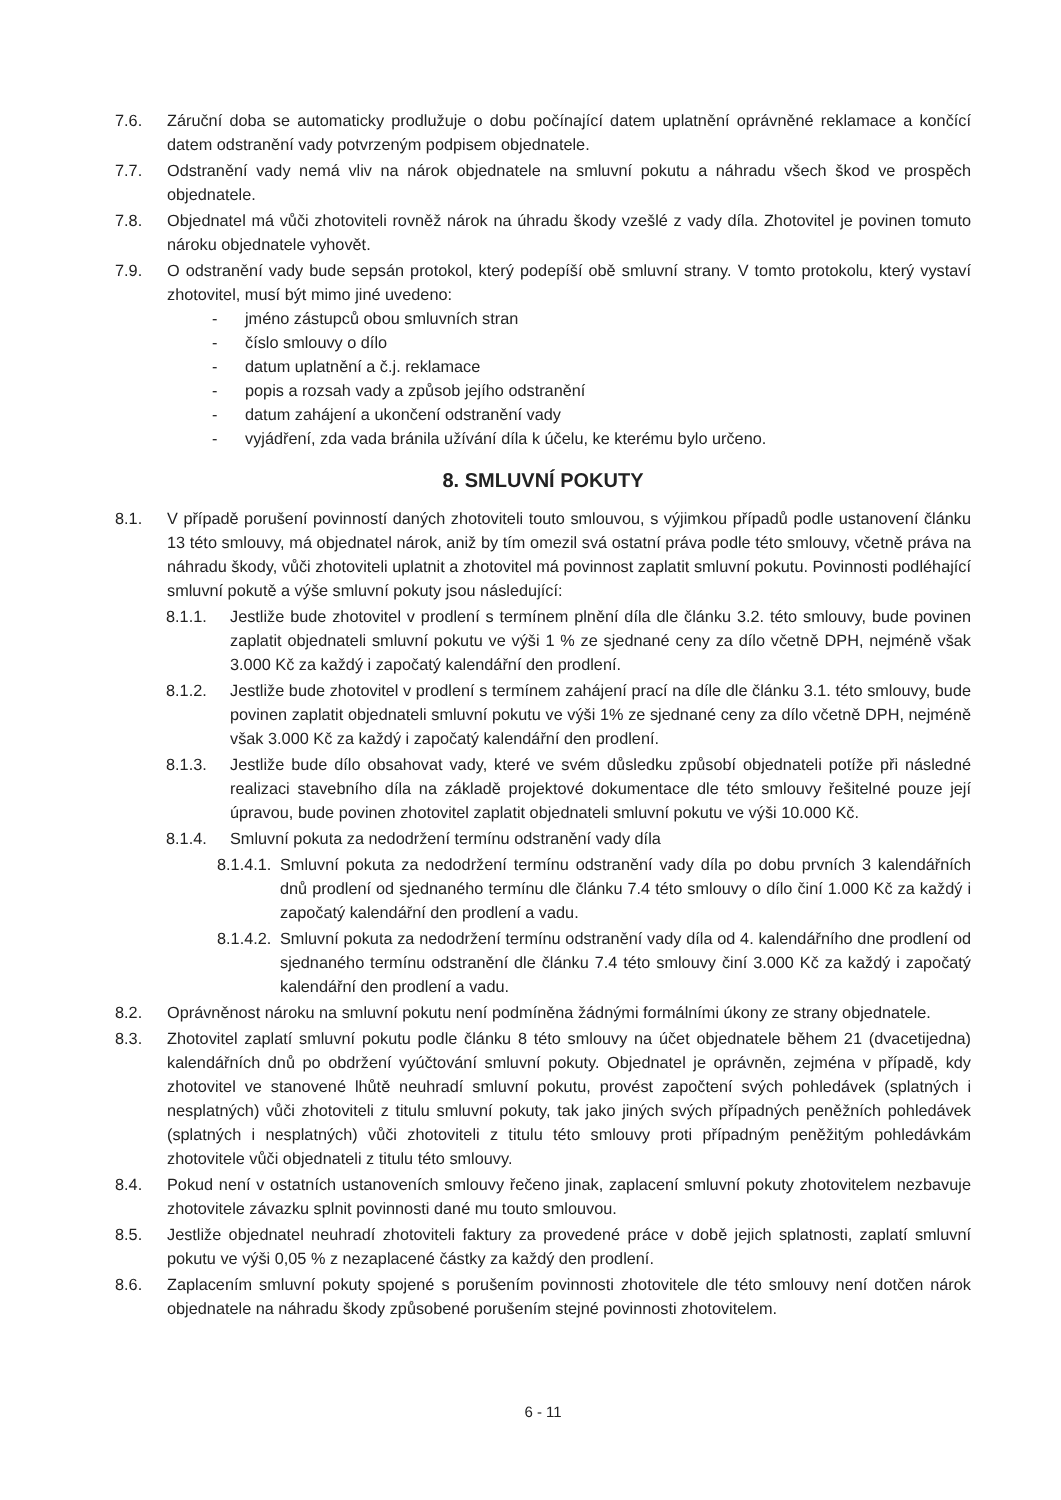7.6. Záruční doba se automaticky prodlužuje o dobu počínající datem uplatnění oprávněné reklamace a končící datem odstranění vady potvrzeným podpisem objednatele.
7.7. Odstranění vady nemá vliv na nárok objednatele na smluvní pokutu a náhradu všech škod ve prospěch objednatele.
7.8. Objednatel má vůči zhotoviteli rovněž nárok na úhradu škody vzešlé z vady díla. Zhotovitel je povinen tomuto nároku objednatele vyhovět.
7.9. O odstranění vady bude sepsán protokol, který podepíší obě smluvní strany. V tomto protokolu, který vystaví zhotovitel, musí být mimo jiné uvedeno:
- jméno zástupců obou smluvních stran
- číslo smlouvy o dílo
- datum uplatnění a č.j. reklamace
- popis a rozsah vady a způsob jejího odstranění
- datum zahájení a ukončení odstranění vady
- vyjádření, zda vada bránila užívání díla k účelu, ke kterému bylo určeno.
8. SMLUVNÍ POKUTY
8.1. V případě porušení povinností daných zhotoviteli touto smlouvou, s výjimkou případů podle ustanovení článku 13 této smlouvy, má objednatel nárok, aniž by tím omezil svá ostatní práva podle této smlouvy, včetně práva na náhradu škody, vůči zhotoviteli uplatnit a zhotovitel má povinnost zaplatit smluvní pokutu. Povinnosti podléhající smluvní pokutě a výše smluvní pokuty jsou následující:
8.1.1. Jestliže bude zhotovitel v prodlení s termínem plnění díla dle článku 3.2. této smlouvy, bude povinen zaplatit objednateli smluvní pokutu ve výši 1 % ze sjednané ceny za dílo včetně DPH, nejméně však 3.000 Kč za každý i započatý kalendářní den prodlení.
8.1.2. Jestliže bude zhotovitel v prodlení s termínem zahájení prací na díle dle článku 3.1. této smlouvy, bude povinen zaplatit objednateli smluvní pokutu ve výši 1% ze sjednané ceny za dílo včetně DPH, nejméně však 3.000 Kč za každý i započatý kalendářní den prodlení.
8.1.3. Jestliže bude dílo obsahovat vady, které ve svém důsledku způsobí objednateli potíže při následné realizaci stavebního díla na základě projektové dokumentace dle této smlouvy řešitelné pouze její úpravou, bude povinen zhotovitel zaplatit objednateli smluvní pokutu ve výši 10.000 Kč.
8.1.4. Smluvní pokuta za nedodržení termínu odstranění vady díla
8.1.4.1. Smluvní pokuta za nedodržení termínu odstranění vady díla po dobu prvních 3 kalendářních dnů prodlení od sjednaného termínu dle článku 7.4 této smlouvy o dílo činí 1.000 Kč za každý i započatý kalendářní den prodlení a vadu.
8.1.4.2. Smluvní pokuta za nedodržení termínu odstranění vady díla od 4. kalendářního dne prodlení od sjednaného termínu odstranění dle článku 7.4 této smlouvy činí 3.000 Kč za každý i započatý kalendářní den prodlení a vadu.
8.2. Oprávněnost nároku na smluvní pokutu není podmíněna žádnými formálními úkony ze strany objednatele.
8.3. Zhotovitel zaplatí smluvní pokutu podle článku 8 této smlouvy na účet objednatele během 21 (dvacetijedna) kalendářních dnů po obdržení vyúčtování smluvní pokuty. Objednatel je oprávněn, zejména v případě, kdy zhotovitel ve stanovené lhůtě neuhradí smluvní pokutu, provést započtení svých pohledávek (splatných i nesplatných) vůči zhotoviteli z titulu smluvní pokuty, tak jako jiných svých případných peněžních pohledávek (splatných i nesplatných) vůči zhotoviteli z titulu této smlouvy proti případným peněžitým pohledávkám zhotovitele vůči objednateli z titulu této smlouvy.
8.4. Pokud není v ostatních ustanoveních smlouvy řečeno jinak, zaplacení smluvní pokuty zhotovitelem nezbavuje zhotovitele závazku splnit povinnosti dané mu touto smlouvou.
8.5. Jestliže objednatel neuhradí zhotoviteli faktury za provedené práce v době jejich splatnosti, zaplatí smluvní pokutu ve výši 0,05 % z nezaplacené částky za každý den prodlení.
8.6. Zaplacením smluvní pokuty spojené s porušením povinnosti zhotovitele dle této smlouvy není dotčen nárok objednatele na náhradu škody způsobené porušením stejné povinnosti zhotovitelem.
6 - 11